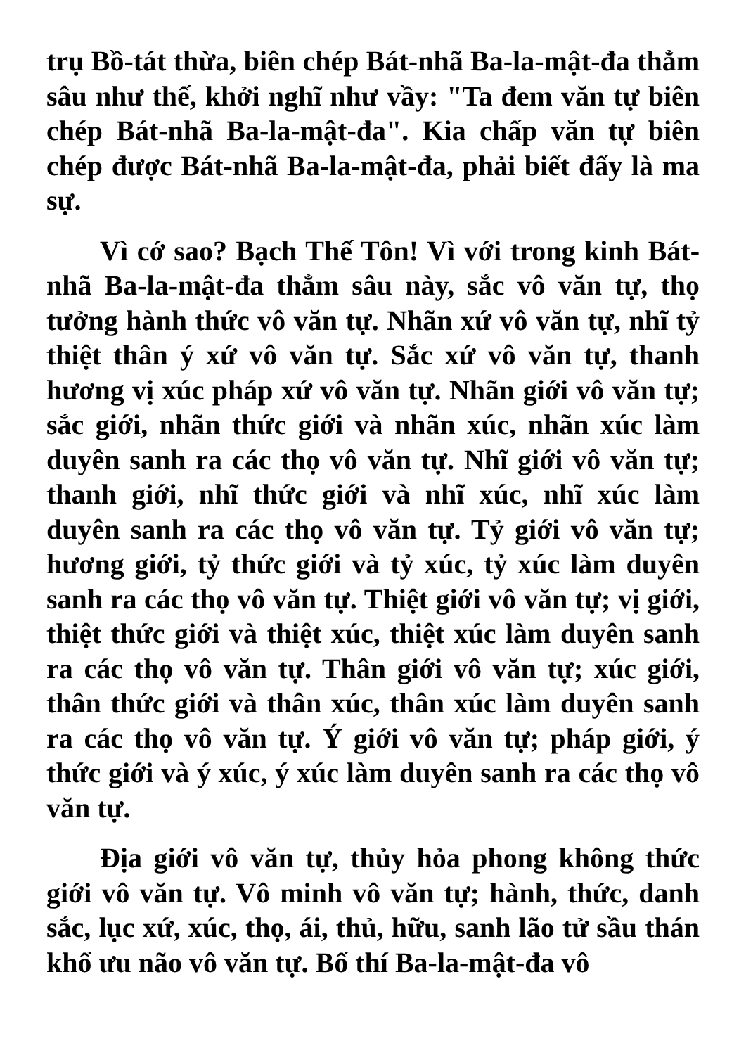trụ Bồ-tát thừa, biên chép Bát-nhã Ba-la-mật-đa thẳm sâu như thế, khởi nghĩ như vầy: "Ta đem văn tự biên chép Bát-nhã Ba-la-mật-đa". Kia chấp văn tự biên chép được Bát-nhã Ba-la-mật-đa, phải biết đấy là ma sự.
Vì cớ sao? Bạch Thế Tôn! Vì với trong kinh Bát-nhã Ba-la-mật-đa thẳm sâu này, sắc vô văn tự, thọ tưởng hành thức vô văn tự. Nhãn xứ vô văn tự, nhĩ tỷ thiệt thân ý xứ vô văn tự. Sắc xứ vô văn tự, thanh hương vị xúc pháp xứ vô văn tự. Nhãn giới vô văn tự; sắc giới, nhãn thức giới và nhãn xúc, nhãn xúc làm duyên sanh ra các thọ vô văn tự. Nhĩ giới vô văn tự; thanh giới, nhĩ thức giới và nhĩ xúc, nhĩ xúc làm duyên sanh ra các thọ vô văn tự. Tỷ giới vô văn tự; hương giới, tỷ thức giới và tỷ xúc, tỷ xúc làm duyên sanh ra các thọ vô văn tự. Thiệt giới vô văn tự; vị giới, thiệt thức giới và thiệt xúc, thiệt xúc làm duyên sanh ra các thọ vô văn tự. Thân giới vô văn tự; xúc giới, thân thức giới và thân xúc, thân xúc làm duyên sanh ra các thọ vô văn tự. Ý giới vô văn tự; pháp giới, ý thức giới và ý xúc, ý xúc làm duyên sanh ra các thọ vô văn tự.
Địa giới vô văn tự, thủy hỏa phong không thức giới vô văn tự. Vô minh vô văn tự; hành, thức, danh sắc, lục xứ, xúc, thọ, ái, thủ, hữu, sanh lão tử sầu thán khổ ưu não vô văn tự. Bố thí Ba-la-mật-đa vô